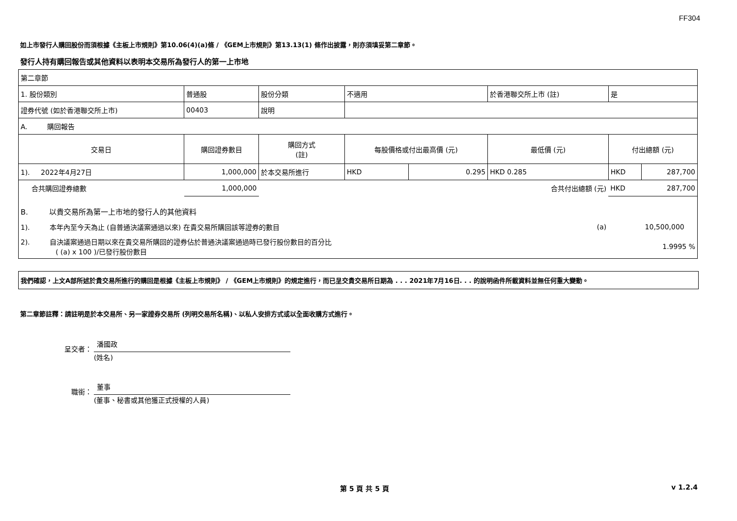FF304
如上市發行人購回股份而須根據《主板上市規則》第10.06(4)(a)條 / 《GEM上市規則》第13.13(1) 條作出披露，則亦須填妥第二章節。
發行人持有購回報告或其他資料以表明本交易所為發行人的第一上市地
| 第二章節 | | | | | | | | |
| 1. 股份類別 | | 普通股 | 股份分類 | 不適用 | | 於香港聯交所上市 (註) | 是 | |
| 證券代號 (如於香港聯交所上市) | | 00403 | 說明 | | | | | |
| A. 購回報告 | | | | | | | | |
| 交易日 | 購回證券數目 | | 購回方式 (註) | 每股價格或付出最高價 (元) | | 最低價 (元) | 付出總額 (元) | |
| 1). 2022年4月27日 | 1,000,000 | | 於本交易所進行 | HKD | 0.295 | HKD 0.285 | HKD | 287,700 |
| 合共購回證券總數 | 1,000,000 | | | | | 合共付出總額 (元) | HKD | 287,700 |
| B. 以貴交易所為第一上市地的發行人的其他資料 | | | | | | | | |
| 1). 本年內至今天為止 (自普通決議案通過以來) 在貴交易所購回該等證券的數目 | | | | | | (a) | 10,500,000 | |
| 2). 自決議案通過日期以來在貴交易所購回的證券佔於普通決議案通過時已發行股份數目的百分比 ( (a) x 100 )/已發行股份數目 | | | | | | | 1.9995 % | |
我們確認，上文A部所述於貴交易所進行的購回是根據《主板上市規則》 / 《GEM上市規則》的規定進行，而已呈交貴交易所日期為 . . . 2021年7月16日. . . 的說明函件所載資料並無任何重大變動。
第二章節註釋：請註明是於本交易所、另一家證券交易所 (列明交易所名稱)、以私人安排方式或以全面收購方式進行。
呈交者：
潘國政
(姓名)
職銜：
董事
(董事、秘書或其他獲正式授權的人員)
第 5 頁 共 5 頁 v 1.2.4